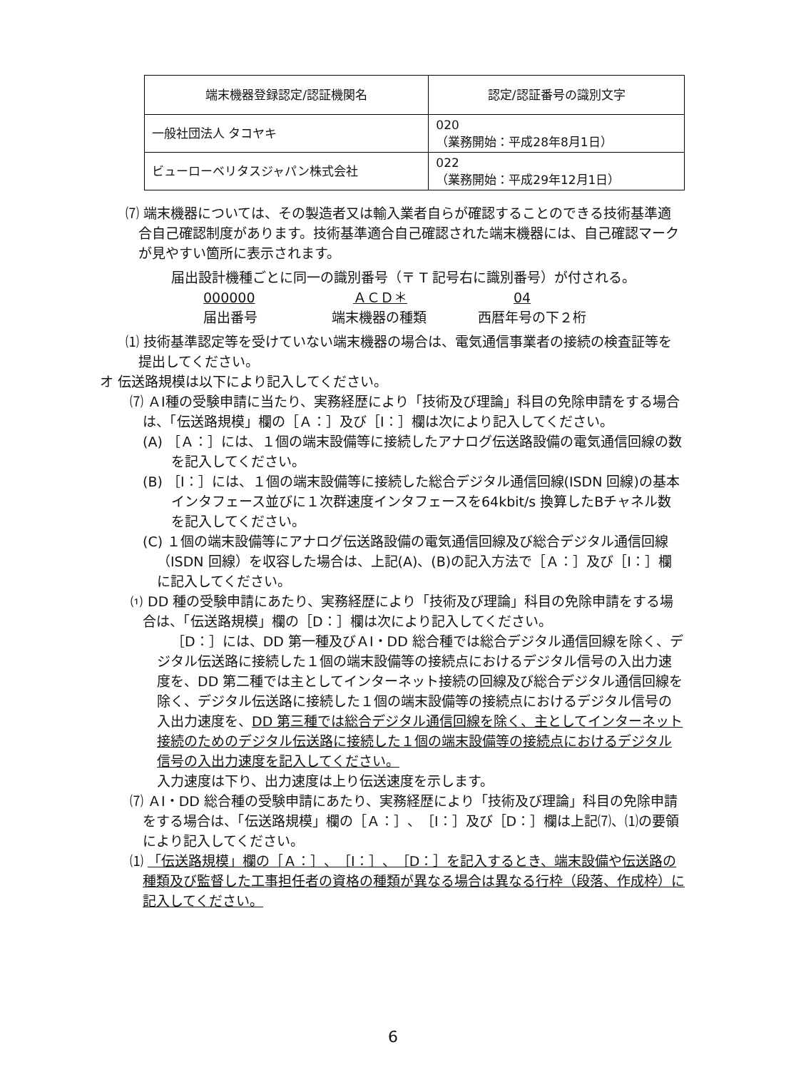| 端末機器登録認定/認証機関名 | 認定/認証番号の識別文字 |
| --- | --- |
| 一般社団法人 タコヤキ | 020 （業務開始：平成28年8月1日） |
| ビューローベリタスジャパン株式会社 | 022 （業務開始：平成29年12月1日） |
⑺ 端末機器については、その製造者又は輸入業者自らが確認することのできる技術基準適合自己確認制度があります。技術基準適合自己確認された端末機器には、自己確認マークが見やすい箇所に表示されます。
届出設計機種ごとに同一の識別番号（〒 T 記号右に識別番号）が付される。
000000 ＡＣＤ＊ 04
届出番号 端末機器の種類 西暦年号の下２桁
⑴ 技術基準認定等を受けていない端末機器の場合は、電気通信事業者の接続の検査証等を提出してください。
オ 伝送路規模は以下により記入してください。
⑺ ＡⅠ種の受験申請に当たり、実務経歴により「技術及び理論」科目の免除申請をする場合は、「伝送路規模」欄の［Ａ：］及び［Ⅰ：］欄は次により記入してください。
(A) ［Ａ：］には、１個の端末設備等に接続したアナログ伝送路設備の電気通信回線の数を記入してください。
(B) ［Ⅰ：］には、１個の端末設備等に接続した総合デジタル通信回線(ISDN 回線)の基本インタフェース並びに１次群速度インタフェースを64kbit/s 換算したBチャネル数を記入してください。
(C) １個の端末設備等にアナログ伝送路設備の電気通信回線及び総合デジタル通信回線（ISDN 回線）を収容した場合は、上記(A)、(B)の記入方法で［Ａ：］及び［Ⅰ：］欄に記入してください。
⑴ DD 種の受験申請にあたり、実務経歴により「技術及び理論」科目の免除申請をする場合は、「伝送路規模」欄の［D：］欄は次により記入してください。
［D：］には、DD 第一種及びＡⅠ・DD 総合種では総合デジタル通信回線を除く、デジタル伝送路に接続した１個の端末設備等の接続点におけるデジタル信号の入出力速度を、DD 第二種では主としてインターネット接続の回線及び総合デジタル通信回線を除く、デジタル伝送路に接続した１個の端末設備等の接続点におけるデジタル信号の入出力速度を、DD 第三種では総合デジタル通信回線を除く、主としてインターネット接続のためのデジタル伝送路に接続した１個の端末設備等の接続点におけるデジタル信号の入出力速度を記入してください。
入力速度は下り、出力速度は上り伝送速度を示します。
⑺ ＡⅠ・DD 総合種の受験申請にあたり、実務経歴により「技術及び理論」科目の免除申請をする場合は、「伝送路規模」欄の［Ａ：］、［Ⅰ：］及び［D：］欄は上記⑺、⑴の要領により記入してください。
⑴ 「伝送路規模」欄の［Ａ：］、［Ⅰ：］、［D：］を記入するとき、端末設備や伝送路の種類及び監督した工事担任者の資格の種類が異なる場合は異なる行枠（段落、作成枠）に記入してください。
6